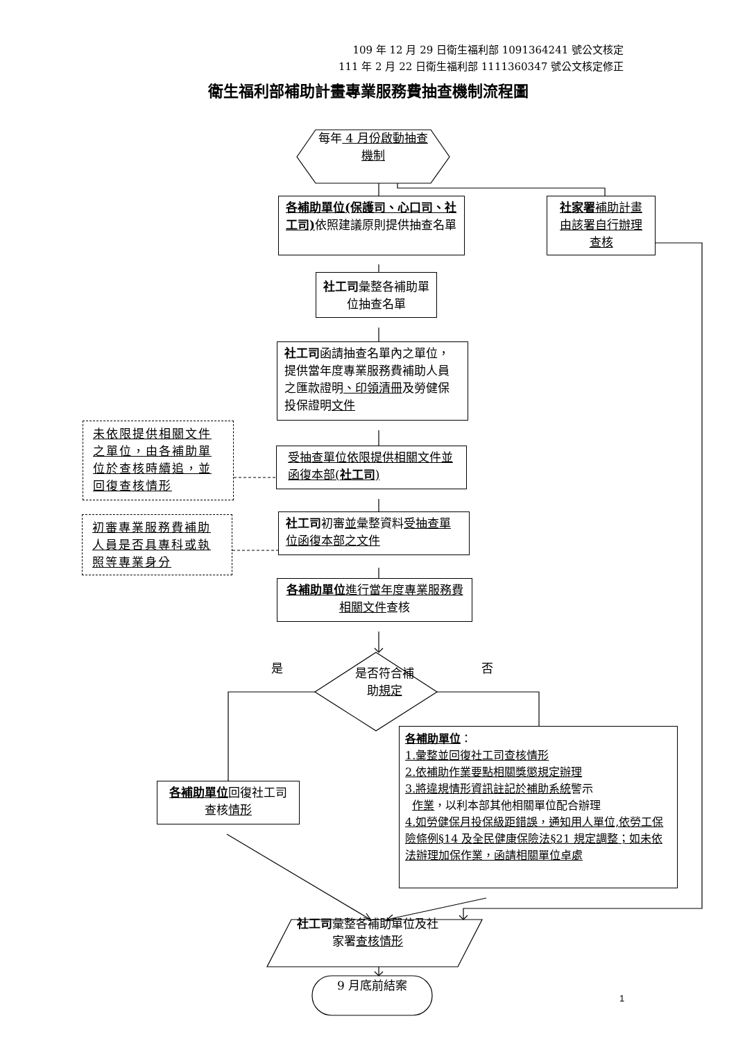109 年 12 月 29 日衛生福利部 1091364241 號公文核定
111 年 2 月 22 日衛生福利部 1111360347 號公文核定修正
衛生福利部補助計畫專業服務費抽查機制流程圖
每年 4 月份啟動抽查機制
各補助單位(保護司、心口司、社工司) 依照建議原則提供抽查名單
社家署補助計畫由該署自行辦理查核
社工司彙整各補助單位抽查名單
社工司函請抽查名單內之單位，提供當年度專業服務費補助人員之匯款證明、印領清冊及勞健保投保證明文件
未依限提供相關文件之單位，由各補助單位於查核時續追，並回復查核情形
受抽查單位依限提供相關文件並函復本部(社工司)
初審專業服務費補助人員是否具專科或執照等專業身分
社工司初審並彙整資料受抽查單位函復本部之文件
各補助單位進行當年度專業服務費相關文件查核
是
是否符合補助規定
否
各補助單位回復社工司查核情形
各補助單位：
1.彙整並回復社工司查核情形
2.依補助作業要點相關獎懲規定辦理
3.將違規情形資訊註記於補助系統警示
作業，以利本部其他相關單位配合辦理
4.如勞健保月投保級距錯誤，通知用人單位,依勞工保險條例§14 及全民健康保險法§21 規定調整；如未依法辦理加保作業，函請相關單位卓處
社工司彙整各補助單位及社家署查核情形
9 月底前結案
1